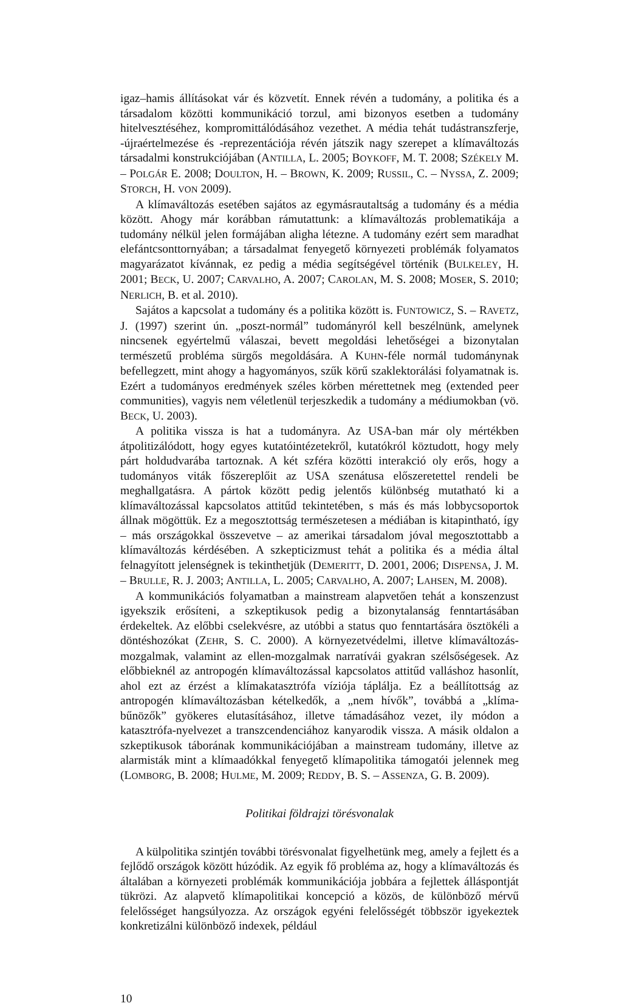igaz–hamis állításokat vár és közvetít. Ennek révén a tudomány, a politika és a társadalom közötti kommunikáció torzul, ami bizonyos esetben a tudomány hitelvesztéséhez, kompromittálódásához vezethet. A média tehát tudástranszferje, -újraértelmezése és -reprezentációja révén játszik nagy szerepet a klímaváltozás társadalmi konstrukciójában (ANTILLA, L. 2005; BOYKOFF, M. T. 2008; SZÉKELY M. – POLGÁR E. 2008; DOULTON, H. – BROWN, K. 2009; RUSSIL, C. – NYSSA, Z. 2009; STORCH, H. VON 2009).
A klímaváltozás esetében sajátos az egymásrautaltság a tudomány és a média között. Ahogy már korábban rámutattunk: a klímaváltozás problematikája a tudomány nélkül jelen formájában aligha létezne. A tudomány ezért sem maradhat elefántcsonttornyában; a társadalmat fenyegető környezeti problémák folyamatos magyarázatot kívánnak, ez pedig a média segítségével történik (BULKELEY, H. 2001; BECK, U. 2007; CARVALHO, A. 2007; CAROLAN, M. S. 2008; MOSER, S. 2010; NERLICH, B. et al. 2010).
Sajátos a kapcsolat a tudomány és a politika között is. FUNTOWICZ, S. – RAVETZ, J. (1997) szerint ún. „poszt-normál” tudományról kell beszélnünk, amelynek nincsenek egyértelmű válaszai, bevett megoldási lehetőségei a bizonytalan természetű probléma sürgős megoldására. A KUHN-féle normál tudománynak befellegzett, mint ahogy a hagyományos, szűk körű szaklektorálási folyamatnak is. Ezért a tudományos eredmények széles körben mérettetnek meg (extended peer communities), vagyis nem véletlenül terjeszkedik a tudomány a médiumokban (vö. BECK, U. 2003).
A politika vissza is hat a tudományra. Az USA-ban már oly mértékben átpolitizálódott, hogy egyes kutatóintézetekről, kutatókról köztudott, hogy mely párt holdudvarába tartoznak. A két szféra közötti interakció oly erős, hogy a tudományos viták főszereplőit az USA szenátusa előszeretettel rendeli be meghallgatásra. A pártok között pedig jelentős különbség mutatható ki a klímaváltozással kapcsolatos attitűd tekintetében, s más és más lobbycsoportok állnak mögöttük. Ez a megosztottság természetesen a médiában is kitapintható, így – más országokkal összevetve – az amerikai társadalom jóval megosztottabb a klímaváltozás kérdésében. A szkepticizmust tehát a politika és a média által felnagyított jelenségnek is tekinthetjük (DEMERITT, D. 2001, 2006; DISPENSA, J. M. – BRULLE, R. J. 2003; ANTILLA, L. 2005; CARVALHO, A. 2007; LAHSEN, M. 2008).
A kommunikációs folyamatban a mainstream alapvetően tehát a konszenzust igyekszik erősíteni, a szkeptikusok pedig a bizonytalanság fenntartásában érdekeltek. Az előbbi cselekvésre, az utóbbi a status quo fenntartására ösztökéli a döntéshozókat (ZEHR, S. C. 2000). A környezetvédelmi, illetve klímaváltozás-mozgalmak, valamint az ellen-mozgalmak narratívái gyakran szélsőségesek. Az előbbieknél az antropogén klímaváltozással kapcsolatos attitűd valláshoz hasonlít, ahol ezt az érzést a klímakatasztrófa víziója táplálja. Ez a beállítottság az antropogén klímaváltozásban kételkedők, a „nem hívők”, továbbá a „klíma-bűnözők” gyökeres elutasításához, illetve támadásához vezet, ily módon a katasztrófa-nyelvezet a transzcendenciához kanyarodik vissza. A másik oldalon a szkeptikusok táborának kommunikációjában a mainstream tudomány, illetve az alarmisták mint a klímaadókkal fenyegető klímapolitika támogatói jelennek meg (LOMBORG, B. 2008; HULME, M. 2009; REDDY, B. S. – ASSENZA, G. B. 2009).
Politikai földrajzi törésvonalak
A külpolitika szintjén további törésvonalat figyelhetünk meg, amely a fejlett és a fejlődő országok között húzódik. Az egyik fő probléma az, hogy a klímaváltozás és általában a környezeti problémák kommunikációja jobbára a fejlettek álláspontját tükrözi. Az alapvető klímapolitikai koncepció a közös, de különböző mérvű felelősséget hangsúlyozza. Az országok egyéni felelősségét többször igyekeztek konkretizálni különböző indexek, például
10